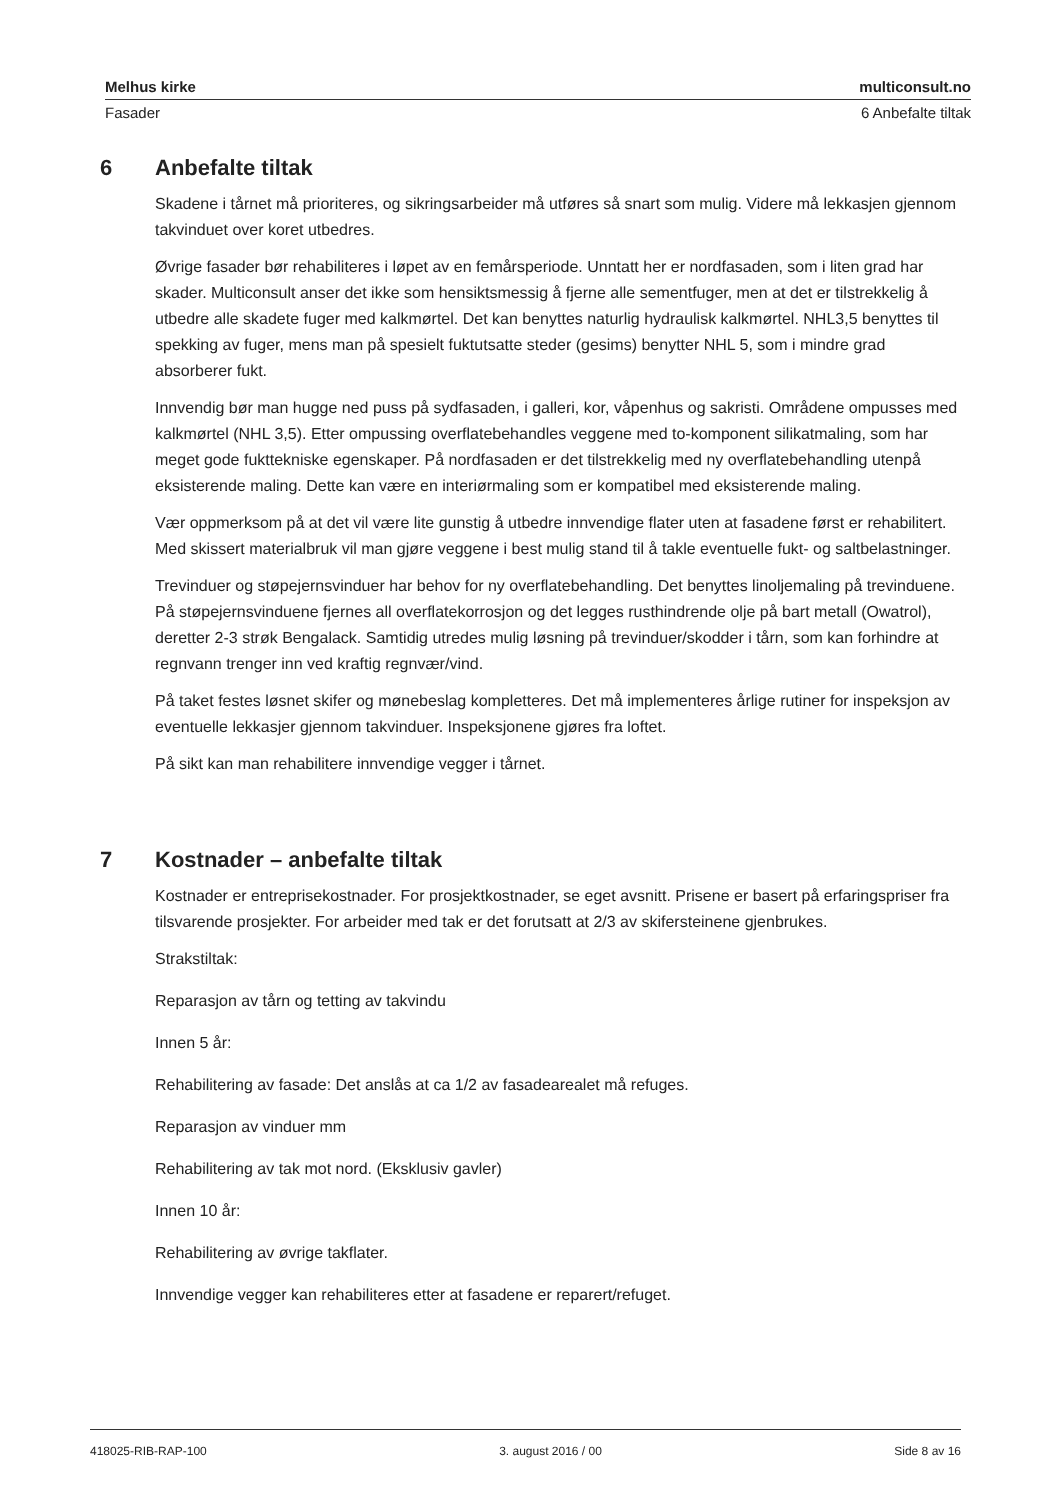Melhus kirke multiconsult.no
Fasader 6 Anbefalte tiltak
6 Anbefalte tiltak
Skadene i tårnet må prioriteres, og sikringsarbeider må utføres så snart som mulig. Videre må lekkasjen gjennom takvinduet over koret utbedres.
Øvrige fasader bør rehabiliteres i løpet av en femårsperiode. Unntatt her er nordfasaden, som i liten grad har skader. Multiconsult anser det ikke som hensiktsmessig å fjerne alle sementfuger, men at det er tilstrekkelig å utbedre alle skadete fuger med kalkmørtel. Det kan benyttes naturlig hydraulisk kalkmørtel. NHL3,5 benyttes til spekking av fuger, mens man på spesielt fuktutsatte steder (gesims) benytter NHL 5, som i mindre grad absorberer fukt.
Innvendig bør man hugge ned puss på sydfasaden, i galleri, kor, våpenhus og sakristi. Områdene ompusses med kalkmørtel (NHL 3,5). Etter ompussing overflatebehandles veggene med to-komponent silikatmaling, som har meget gode fukttekniske egenskaper. På nordfasaden er det tilstrekkelig med ny overflatebehandling utenpå eksisterende maling. Dette kan være en interiørmaling som er kompatibel med eksisterende maling.
Vær oppmerksom på at det vil være lite gunstig å utbedre innvendige flater uten at fasadene først er rehabilitert. Med skissert materialbruk vil man gjøre veggene i best mulig stand til å takle eventuelle fukt- og saltbelastninger.
Trevinduer og støpejernsvinduer har behov for ny overflatebehandling. Det benyttes linoljemaling på trevinduene. På støpejernsvinduene fjernes all overflatekorrosjon og det legges rusthindrende olje på bart metall (Owatrol), deretter 2-3 strøk Bengalack. Samtidig utredes mulig løsning på trevinduer/skodder i tårn, som kan forhindre at regnvann trenger inn ved kraftig regnvær/vind.
På taket festes løsnet skifer og mønebeslag kompletteres. Det må implementeres årlige rutiner for inspeksjon av eventuelle lekkasjer gjennom takvinduer. Inspeksjonene gjøres fra loftet.
På sikt kan man rehabilitere innvendige vegger i tårnet.
7 Kostnader – anbefalte tiltak
Kostnader er entreprisekostnader. For prosjektkostnader, se eget avsnitt. Prisene er basert på erfaringspriser fra tilsvarende prosjekter. For arbeider med tak er det forutsatt at 2/3 av skifersteinene gjenbrukes.
Strakstiltak:
Reparasjon av tårn og tetting av takvindu
Innen 5 år:
Rehabilitering av fasade: Det anslås at ca 1/2 av fasadearealet må refuges.
Reparasjon av vinduer mm
Rehabilitering av tak mot nord. (Eksklusiv gavler)
Innen 10 år:
Rehabilitering av øvrige takflater.
Innvendige vegger kan rehabiliteres etter at fasadene er reparert/refuget.
418025-RIB-RAP-100 3. august 2016 / 00 Side 8 av 16